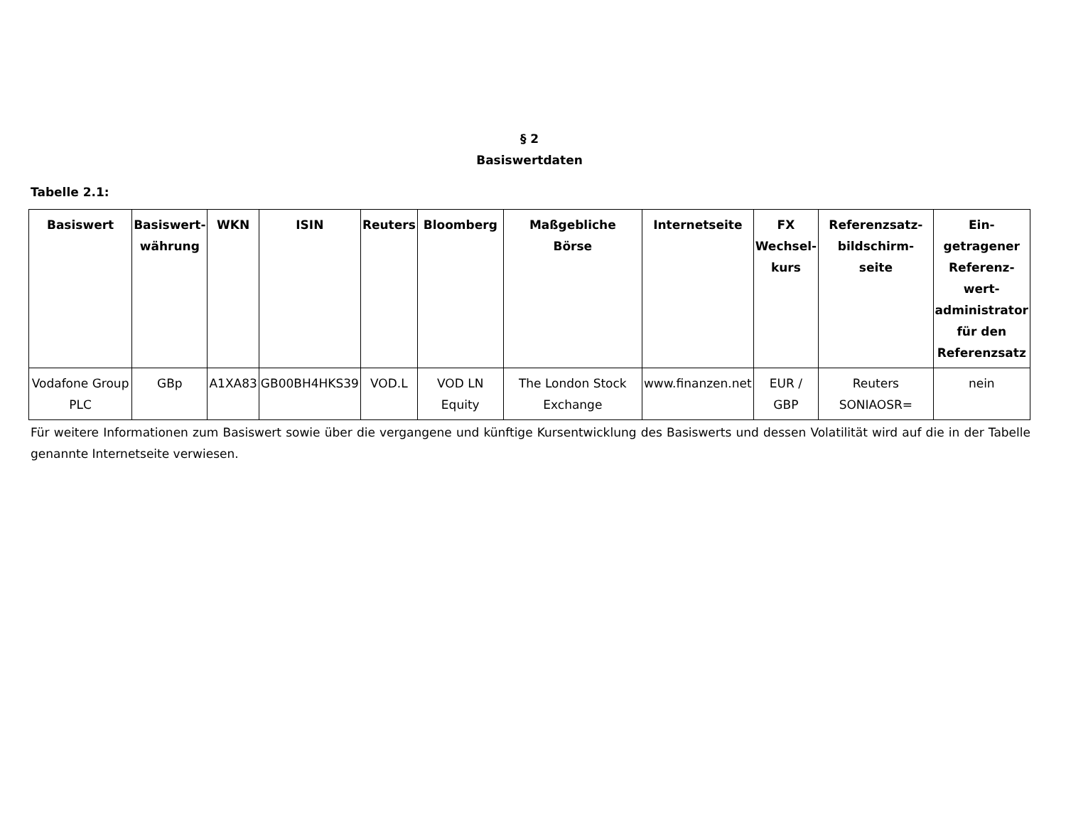§ 2
Basiswertdaten
Tabelle 2.1:
| Basiswert | Basiswert- währung | WKN | ISIN | Reuters | Bloomberg | Maßgebliche Börse | Internetseite | FX Wechsel- kurs | Referenzsatz- bildschirm- seite | Ein- getragener Referenz- wert- administrator für den Referenzsatz |
| --- | --- | --- | --- | --- | --- | --- | --- | --- | --- | --- |
| Vodafone Group PLC | GBp | A1XA83 | GB00BH4HKS39 | VOD.L | VOD LN Equity | The London Stock Exchange | www.finanzen.net | EUR / GBP | Reuters SONIAOSR= | nein |
Für weitere Informationen zum Basiswert sowie über die vergangene und künftige Kursentwicklung des Basiswerts und dessen Volatilität wird auf die in der Tabelle genannte Internetseite verwiesen.